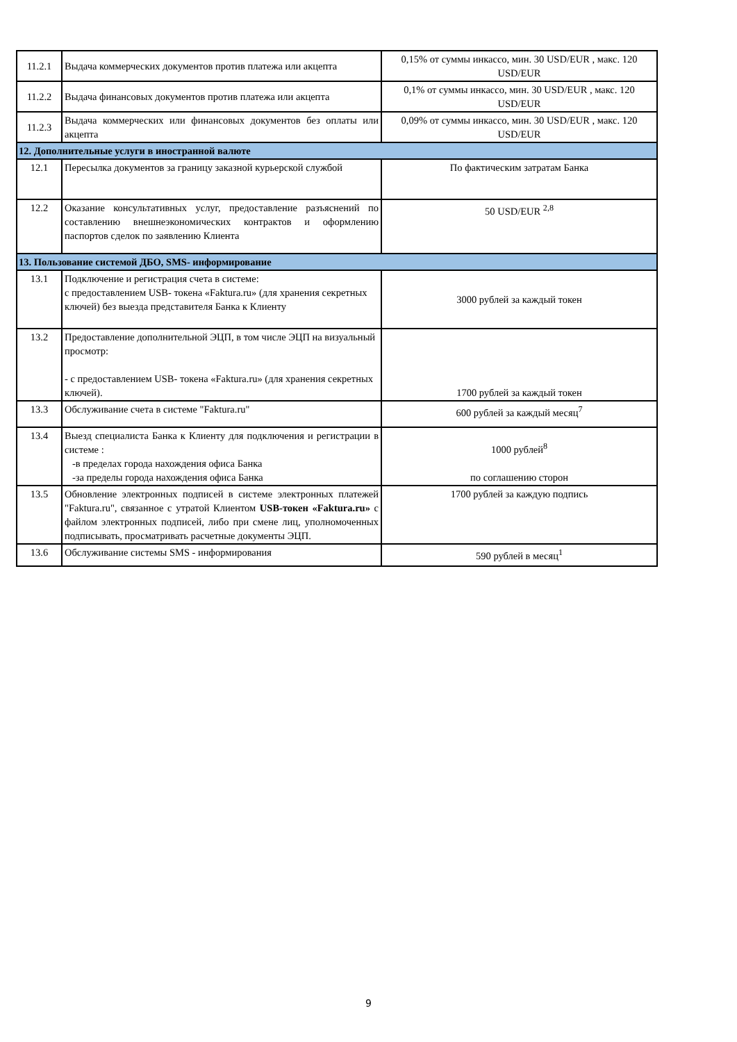| 11.2.1 | Выдача коммерческих документов против платежа или акцепта | 0,15% от суммы инкассо, мин. 30 USD/EUR , макс. 120 USD/EUR |
| 11.2.2 | Выдача финансовых документов против платежа или акцепта | 0,1% от суммы инкассо, мин. 30 USD/EUR , макс. 120 USD/EUR |
| 11.2.3 | Выдача коммерческих или финансовых документов без оплаты или акцепта | 0,09% от суммы инкассо, мин. 30 USD/EUR , макс. 120 USD/EUR |
| 12. Дополнительные услуги в иностранной валюте | | |
| 12.1 | Пересылка документов за границу заказной курьерской службой | По фактическим затратам Банка |
| 12.2 | Оказание консультативных услуг, предоставление разъяснений по составлению внешнеэкономических контрактов и оформлению паспортов сделок по заявлению Клиента | 50 USD/EUR <sup>2,8</sup> |
| 13. Пользование системой ДБО, SMS- информирование | | |
| 13.1 | Подключение и регистрация счета в системе: с предоставлением USB- токена «Faktura.ru» (для хранения секретных ключей) без выезда представителя Банка к Клиенту | 3000 рублей за каждый токен |
| 13.2 | Предоставление дополнительной ЭЦП, в том числе ЭЦП на визуальный просмотр: - с предоставлением USB- токена «Faktura.ru» (для хранения секретных ключей). | 1700 рублей за каждый токен |
| 13.3 | Обслуживание счета в системе "Faktura.ru" | 600 рублей за каждый месяц<sup>7</sup> |
| 13.4 | Выезд специалиста Банка к Клиенту для подключения и регистрации в системе : -в пределах города нахождения офиса Банка -за пределы города нахождения офиса Банка | 1000 рублей<sup>8</sup> по соглашению сторон |
| 13.5 | Обновление электронных подписей в системе электронных платежей "Faktura.ru", связанное с утратой Клиентом USB-токен «Faktura.ru» с файлом электронных подписей, либо при смене лиц, уполномоченных подписывать, просматривать расчетные документы ЭЦП. | 1700 рублей за каждую подпись |
| 13.6 | Обслуживание системы SMS - информирования | 590 рублей в месяц<sup>1</sup> |
9